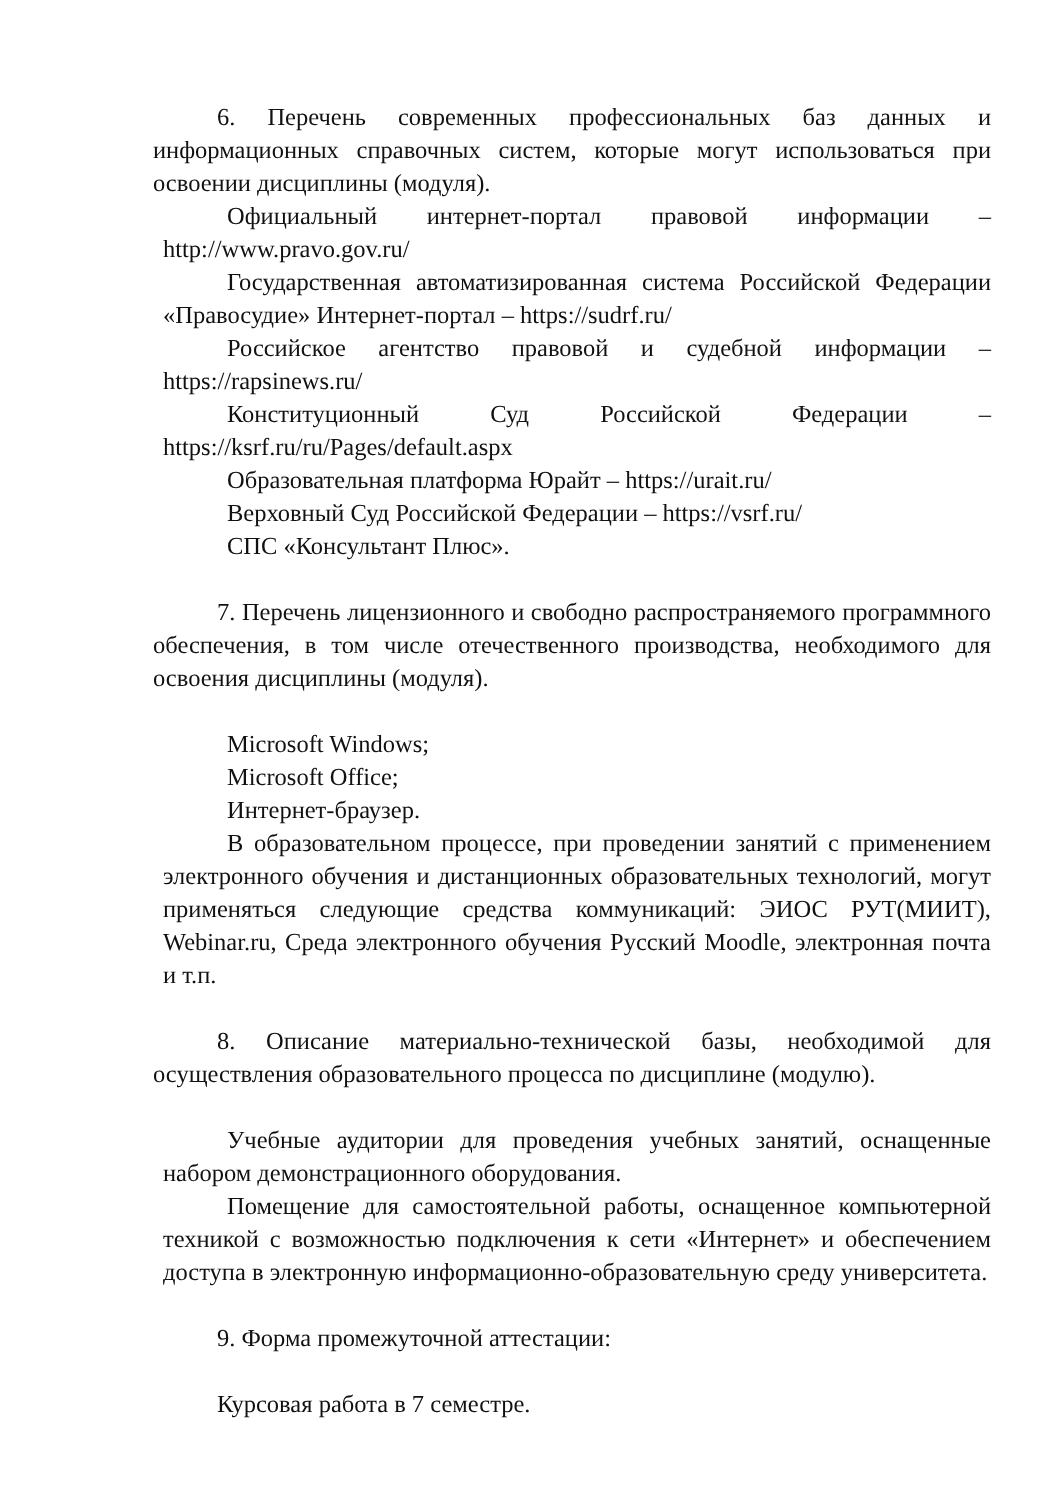6. Перечень современных профессиональных баз данных и информационных справочных систем, которые могут использоваться при освоении дисциплины (модуля).
Официальный интернет-портал правовой информации – http://www.pravo.gov.ru/
Государственная автоматизированная система Российской Федерации «Правосудие» Интернет-портал – https://sudrf.ru/
Российское агентство правовой и судебной информации – https://rapsinews.ru/
Конституционный Суд Российской Федерации – https://ksrf.ru/ru/Pages/default.aspx
Образовательная платформа Юрайт – https://urait.ru/
Верховный Суд Российской Федерации – https://vsrf.ru/
СПС «Консультант Плюс».
7. Перечень лицензионного и свободно распространяемого программного обеспечения, в том числе отечественного производства, необходимого для освоения дисциплины (модуля).
Microsoft Windows;
Microsoft Office;
Интернет-браузер.
В образовательном процессе, при проведении занятий с применением электронного обучения и дистанционных образовательных технологий, могут применяться следующие средства коммуникаций: ЭИОС РУТ(МИИТ), Webinar.ru, Среда электронного обучения Русский Moodle, электронная почта и т.п.
8. Описание материально-технической базы, необходимой для осуществления образовательного процесса по дисциплине (модулю).
Учебные аудитории для проведения учебных занятий, оснащенные набором демонстрационного оборудования.
Помещение для самостоятельной работы, оснащенное компьютерной техникой с возможностью подключения к сети «Интернет» и обеспечением доступа в электронную информационно-образовательную среду университета.
9. Форма промежуточной аттестации:
Курсовая работа в 7 семестре.